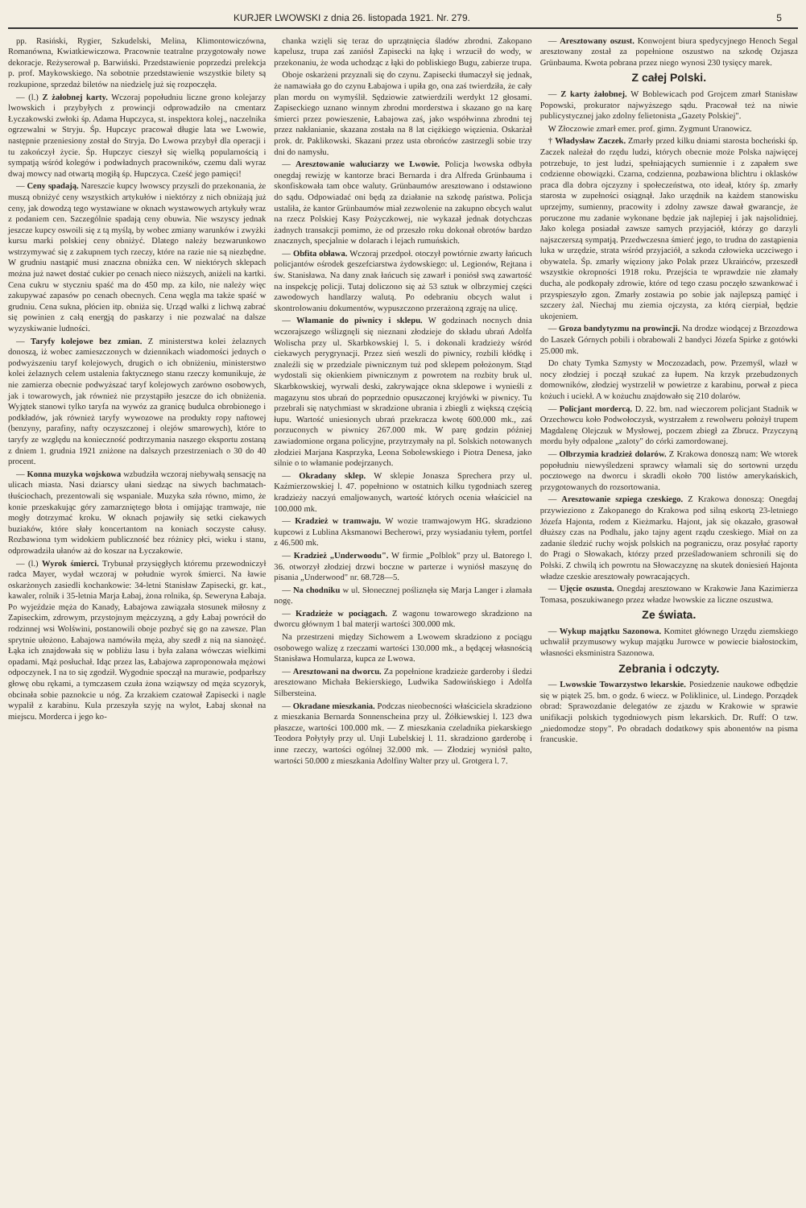KURJER LWOWSKI z dnia 26. listopada 1921. Nr. 279. 5
pp. Rasiński, Rygier, Szkudelski, Melina, Klimontowiczówna, Romanówna, Kwiatkiewiczowa. Pracownie teatralne przygotowały nowe dekoracje. Reżyserował p. Barwiński. Przedstawienie poprzedzi prelekcja p. prof. Maykowskiego. Na sobotnie przedstawienie wszystkie bilety są rozkupione, sprzedaż biletów na niedzielę już się rozpoczęła.
— (l.) Z żałobnej karty. Wczoraj popołudniu liczne grono kolejarzy lwowskich i przybyłych z prowincji odprowadziło na cmentarz Łyczakowski zwłoki śp. Adama Hupczyca, st. inspektora kolej., naczelnika ogrzewalni w Stryju. Śp. Hupczyc pracował długie lata we Lwowie, następnie przeniesiony został do Stryja. Do Lwowa przybył dla operacji i tu zakończył życie. Śp. Hupczyc cieszył się wielką popularnością i sympatją wśród kolegów i podwładnych pracowników, czemu dali wyraz dwaj mowcy nad otwartą mogiłą śp. Hupczyca. Cześć jego pamięci!
— Ceny spadają. Nareszcie kupcy lwowscy przyszli do przekonania, że muszą obniżyć ceny wszystkich artykułów i niektórzy z nich obniżają już ceny, jak dowodzą tego wystawiane w oknach wystawowych artykuły wraz z podaniem cen. Szczególnie spadają ceny obuwia. Nie wszyscy jednak jeszcze kupcy oswoili się z tą myślą, by wobec zmiany warunków i zwyżki kursu marki polskiej ceny obniżyć. Dlatego należy bezwarunkowo wstrzymywać się z zakupnem tych rzeczy, które na razie nie są niezbędne. W grudniu nastąpić musi znaczna obniżka cen. W niektórych sklepach można już nawet dostać cukier po cenach nieco niższych, aniżeli na kartki. Cena cukru w styczniu spaść ma do 450 mp. za kilo, nie należy więc zakupywać zapasów po cenach obecnych. Cena węgla ma także spaść w grudniu. Cena sukna, płócien itp. obniża się. Urząd walki z lichwą zabrać się powinien z całą energją do paskarzy i nie pozwalać na dalsze wyzyskiwanie ludności.
— Taryfy kolejowe bez zmian. Z ministerstwa kolei żelaznych donoszą, iż wobec zamieszczonych w dziennikach wiadomości jednych o podwyższeniu taryf kolejowych, drugich o ich obniżeniu, ministerstwo kolei żelaznych celem ustalenia faktycznego stanu rzeczy komunikuje, że nie zamierza obecnie podwyższać taryf kolejowych zarówno osobowych, jak i towarowych, jak również nie przystąpiło jeszcze do ich obniżenia. Wyjątek stanowi tylko taryfa na wywóz za granicę budulca obrobionego i podkładów, jak również taryfy wywozowe na produkty ropy naftowej (benzyny, parafiny, nafty oczyszczonej i olejów smarowych), które to taryfy ze względu na konieczność podtrzymania naszego eksportu zostaną z dniem 1. grudnia 1921 zniżone na dalszych przestrzeniach o 30 do 40 procent.
— Konna muzyka wojskowa wzbudziła wczoraj niebywałą sensację na ulicach miasta. Nasi dziarscy ułani siedząc na siwych bachmatach-tłuściochach, prezentowali się wspaniale. Muzyka szła równo, mimo, że konie przeskakując góry zamarzniętego błota i omijając tramwaje, nie mogły dotrzymać kroku. W oknach pojawiły się setki ciekawych buziaków, które słały koncertantom na koniach soczyste całusy. Rozbawiona tym widokiem publiczność bez różnicy płci, wieku i stanu, odprowadziła ułanów aż do koszar na Łyczakowie.
— (l.) Wyrok śmierci. Trybunał przysięgłych któremu przewodniczył radca Mayer, wydał wczoraj w południe wyrok śmierci. Na ławie oskarżonych zasiedli kochankowie: 34-letni Stanisław Zapisecki, gr. kat., kawaler, rolnik i 35-letnia Marja Łabaj, żona rolnika, śp. Seweryna Łabaja. Po wyjeździe męża do Kanady, Łabajowa zawiązała stosunek miłosny z Zapiseckim, zdrowym, przystojnym mężczyzną, a gdy Łabaj powrócił do rodzinnej wsi Wolświni, postanowili oboje pozbyć się go na zawsze. Plan sprytnie ułożono. Łabajowa namówiła męża, aby szedł z nią na sianożęć. Łąka ich znajdowała się w pobliżu lasu i była zalana wówczas wielkimi opadami. Mąż posłuchał. Idąc przez las, Łabajowa zaproponowała mężowi odpoczynek. I na to się zgodził. Wygodnie spoczął na murawie, podparłszy głowę obu rękami, a tymczasem czuła żona wziąwszy od męża scyzoryk, obcinała sobie paznokcie u nóg. Za krzakiem czatował Zapisecki i nagle wypalił z karabinu. Kula przeszyła szyję na wylot, Łabaj skonał na miejscu. Morderca i jego ko-
chanka wzięli się teraz do uprzątnięcia śladów zbrodni. Zakopano kapelusz, trupa zaś zaniósł Zapisecki na łąkę i wrzucił do wody, w przekonaniu, że woda uchodząc z łąki do pobliskiego Bugu, zabierze trupa.
Oboje oskarżeni przyznali się do czynu. Zapisecki tłumaczył się jednak, że namawiała go do czynu Łabajowa i upiła go, ona zaś twierdziła, że cały plan mordu on wymyślił. Sędziowie zatwierdzili werdykt 12 głosami. Zapiseckiego uznano winnym zbrodni morderstwa i skazano go na karę śmierci przez powieszenie, Łabajowa zaś, jako współwinna zbrodni tej przez nakłanianie, skazana została na 8 lat ciężkiego więzienia. Oskarżał prok. dr. Paklikowski. Skazani przez usta obrońców zastrzegli sobie trzy dni do namysłu.
— Aresztowanie waluciarzy we Lwowie. Policja lwowska odbyła onegdaj rewizję w kantorze braci Bernarda i dra Alfreda Grünbauma i skonfiskowała tam obce waluty. Grünbaumów aresztowano i odstawiono do sądu. Odpowiadać oni będą za działanie na szkodę państwa. Policja ustaliła, że kantor Grünbaumów miał zezwolenie na zakupno obcych walut na rzecz Polskiej Kasy Pożyczkowej, nie wykazał jednak dotychczas żadnych transakcji pomimo, że od przeszło roku dokonał obrotów bardzo znacznych, specjalnie w dolarach i lejach rumuńskich.
— Obfita obława. Wczoraj przedpoł. otoczył powtórnie zwarty łańcuch policjantów ośrodek geszefciarstwa żydowskiego: ul. Legionów, Rejtana i św. Stanisława. Na dany znak łańcuch się zawarł i poniósł swą zawartość na inspekcję policji. Tutaj doliczono się aż 53 sztuk w olbrzymiej części zawodowych handlarzy walutą. Po odebraniu obcych walut i skontrolowaniu dokumentów, wypuszczono przerażoną zgraję na ulicę.
— Włamanie do piwnicy i sklepu. W godzinach nocnych dnia wczorajszego wślizgnęli się nieznani złodzieje do składu ubrań Adolfa Wolischa przy ul. Skarbkowskiej l. 5. i dokonali kradzieży wśród ciekawych perygrynacji. Przez sień weszli do piwnicy, rozbili kłódkę i znaleźli się w przedziale piwnicznym tuż pod sklepem położonym. Stąd wydostali się okienkiem piwnicznym z powrotem na rozbity bruk ul. Skarbkowskiej, wyrwali deski, zakrywające okna sklepowe i wynieśli z magazynu stos ubrań do poprzednio opuszczonej kryjówki w piwnicy. Tu przebrali się natychmiast w skradzione ubrania i zbiegli z większą częścią łupu. Wartość uniesionych ubrań przekracza kwotę 600.000 mk., zaś porzuconych w piwnicy 267.000 mk. W parę godzin później zawiadomione organa policyjne, przytrzymały na pl. Solskich notowanych złodziei Marjana Kasprzyka, Leona Sobolewskiego i Piotra Denesa, jako silnie o to włamanie podejrzanych.
— Okradany sklep. W sklepie Jonasza Sprechera przy ul. Kaźmierzowskiej l. 47. popełniono w ostatnich kilku tygodniach szereg kradzieży naczyń emaljowanych, wartość których ocenia właściciel na 100.000 mk.
— Kradzież w tramwaju. W wozie tramwajowym HG. skradziono kupcowi z Lublina Aksmanowi Becherowi, przy wysiadaniu tyłem, portfel z 46.500 mk.
— Kradzież „Underwoodu". W firmie „Polblok" przy ul. Batorego l. 36. otworzył złodziej drzwi boczne w parterze i wyniósł maszynę do pisania „Underwood" nr. 68.728—5.
— Na chodniku w ul. Słonecznej pośliznęła się Marja Langer i złamała nogę.
— Kradzieże w pociągach. Z wagonu towarowego skradziono na dworcu głównym 1 bal materji wartości 300.000 mk.
Na przestrzeni między Sichowem a Lwowem skradziono z pociągu osobowego walizę z rzeczami wartości 130.000 mk., a będącej własnością Stanisława Homularza, kupca ze Lwowa.
— Aresztowani na dworcu. Za popełnione kradzieże garderoby i śledzi aresztowano Michała Bekierskiego, Ludwika Sadowińskiego i Adolfa Silbersteina.
— Okradane mieszkania. Podczas nieobecności właściciela skradziono z mieszkania Bernarda Sonnenscheina przy ul. Żółkiewskiej l. 123 dwa płaszcze, wartości 100.000 mk. — Z mieszkania czeladnika piekarskiego Teodora Połytyły przy ul. Unji Lubelskiej l. 11. skradziono garderobę i inne rzeczy, wartości ogólnej 32.000 mk. — Złodziej wyniósł palto, wartości 50.000 z mieszkania Adolfiny Walter przy ul. Grotgera l. 7.
— Aresztowany oszust. Konwojent biura spedycyjnego Henoch Segal aresztowany został za popełnione oszustwo na szkodę Ozjasza Grünbauma. Kwota pobrana przez niego wynosi 230 tysięcy marek.
Z całej Polski.
— Z karty żałobnej. W Boblewicach pod Grojcem zmarł Stanisław Popowski, prokurator najwyższego sądu. Pracował też na niwie publicystycznej jako zdolny felietonista „Gazety Polskiej".
W Złoczowie zmarł emer. prof. gimn. Zygmunt Uranowicz.
† Władysław Zaczek. Zmarły przed kilku dniami starosta bocheński śp. Zaczek należał do rzędu ludzi, których obecnie może Polska najwięcej potrzebuje, to jest ludzi, spełniających sumiennie i z zapałem swe codzienne obowiązki. Czarna, codzienna, pozbawiona blichtru i oklasków praca dla dobra ojczyzny i społeczeństwa, oto ideał, który śp. zmarły starosta w zupełności osiągnął. Jako urzędnik na każdem stanowisku uprzejmy, sumienny, pracowity i zdolny zawsze dawał gwarancje, że poruczone mu zadanie wykonane będzie jak najlepiej i jak najsolidniej. Jako kolega posiadał zawsze samych przyjaciół, którzy go darzyli najszczerszą sympatją. Przedwczesna śmierć jego, to trudna do zastąpienia luka w urzędzie, strata wśród przyjaciół, a szkoda człowieka uczciwego i obywatela. Śp. zmarły więziony jako Polak przez Ukraińców, przeszedł wszystkie okropności 1918 roku. Przejścia te wprawdzie nie złamały ducha, ale podkopały zdrowie, które od tego czasu poczęło szwankować i przyspieszyło zgon. Zmarły zostawia po sobie jak najlepszą pamięć i szczery żal. Niechaj mu ziemia ojczysta, za którą cierpiał, będzie ukojeniem.
— Groza bandytyzmu na prowincji. Na drodze wiodącej z Brzozdowa do Laszek Górnych pobili i obrabowali 2 bandyci Józefa Spirke z gotówki 25.000 mk.
Do chaty Tymka Szmysty w Moczozadach, pow. Przemyśl, wlazł w nocy złodziej i począł szukać za łupem. Na krzyk przebudzonych domowników, złodziej wystrzelił w powietrze z karabinu, porwał z pieca kożuch i uciekł. A w kożuchu znajdowało się 210 dolarów.
— Policjant mordercą. D. 22. bm. nad wieczorem policjant Stadnik w Orzechowcu koło Podwołoczysk, wystrzałem z rewolweru położył trupem Magdalenę Olejczuk w Mysłowej, poczem zbiegł za Zbrucz. Przyczyną mordu były odpalone „zaloty" do córki zamordowanej.
— Olbrzymia kradzież dolarów. Z Krakowa donoszą nam: We wtorek popołudniu niewyśledzeni sprawcy włamali się do sortowni urzędu pocztowego na dworcu i skradli około 700 listów amerykańskich, przygotowanych do rozsortowania.
— Aresztowanie szpiega czeskiego. Z Krakowa donoszą: Onegdaj przywieziono z Zakopanego do Krakowa pod silną eskortą 23-letniego Józefa Hajonta, rodem z Kieżmarku. Hajont, jak się okazało, grasował dłuższy czas na Podhalu, jako tajny agent rządu czeskiego. Miał on za zadanie śledzić ruchy wojsk polskich na pograniczu, oraz posyłać raporty do Pragi o Słowakach, którzy przed prześladowaniem schronili się do Polski. Z chwilą ich powrotu na Słowaczyznę na skutek doniesień Hajonta władze czeskie aresztowały powracających.
— Ujęcie oszusta. Onegdaj aresztowano w Krakowie Jana Kazimierza Tomasa, poszukiwanego przez władze lwowskie za liczne oszustwa.
Ze świata.
— Wykup majątku Sazonowa. Komitet głównego Urzędu ziemskiego uchwalił przymusowy wykup majątku Jurowce w powiecie białostockim, własności eksministra Sazonowa.
Zebrania i odczyty.
— Lwowskie Towarzystwo lekarskie. Posiedzenie naukowe odbędzie się w piątek 25. bm. o godz. 6 wiecz. w Poliklinice, ul. Lindego. Porządek obrad: Sprawozdanie delegatów ze zjazdu w Krakowie w sprawie unifikacji polskich tygodniowych pism lekarskich. Dr. Ruff: O tzw. „niedomodze stopy". Po obradach dodatkowy spis abonentów na pisma francuskie.